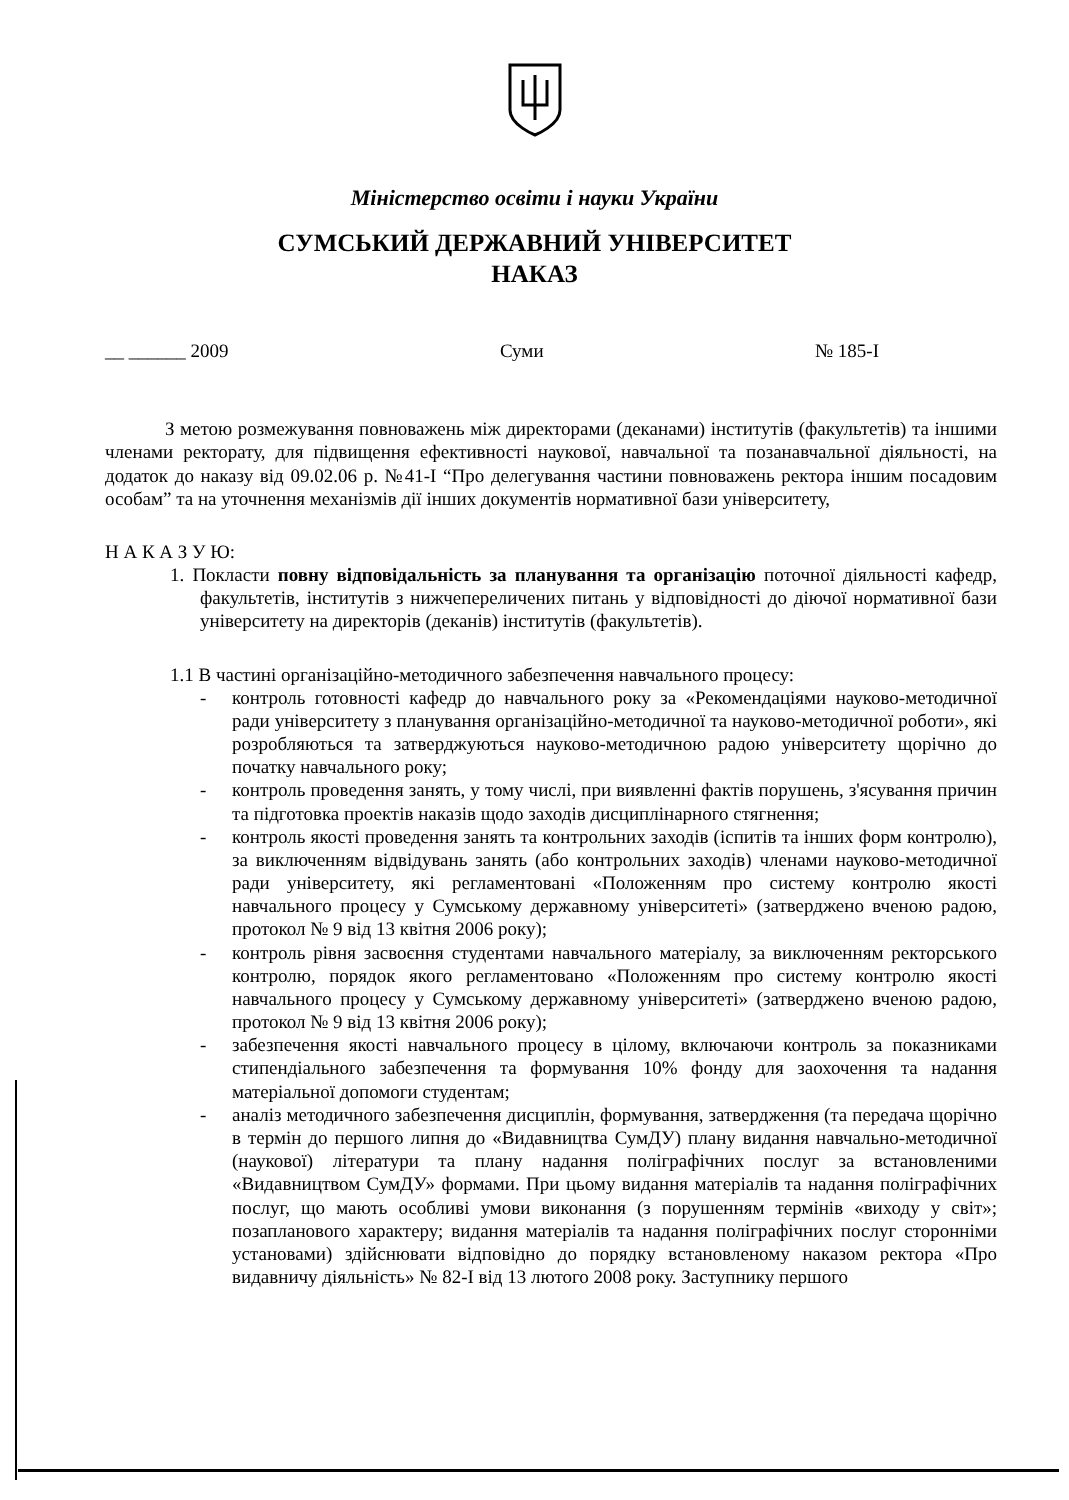Міністерство освіти і науки України
СУМСЬКИЙ ДЕРЖАВНИЙ УНІВЕРСИТЕТ
НАКАЗ
__ ______ 2009 Суми № 185-I
З метою розмежування повноважень між директорами (деканами) інститутів (факультетів) та іншими членами ректорату, для підвищення ефективності наукової, навчальної та позанавчальної діяльності, на додаток до наказу від 09.02.06 р. №41-I “Про делегування частини повноважень ректора іншим посадовим особам” та на уточнення механізмів дії інших документів нормативної бази університету,
Н А К А З У Ю:
1. Покласти повну відповідальність за планування та організацію поточної діяльності кафедр, факультетів, інститутів з нижчепереличених питань у відповідності до діючої нормативної бази університету на директорів (деканів) інститутів (факультетів).
1.1 В частині організаційно-методичного забезпечення навчального процесу:
- контроль готовності кафедр до навчального року за «Рекомендаціями науково-методичної ради університету з планування організаційно-методичної та науково-методичної роботи», які розробляються та затверджуються науково-методичною радою університету щорічно до початку навчального року;
- контроль проведення занять, у тому числі, при виявленні фактів порушень, з'ясування причин та підготовка проектів наказів щодо заходів дисциплінарного стягнення;
- контроль якості проведення занять та контрольних заходів (іспитів та інших форм контролю), за виключенням відвідувань занять (або контрольних заходів) членами науково-методичної ради університету, які регламентовані «Положенням про систему контролю якості навчального процесу у Сумському державному університеті» (затверджено вченою радою, протокол № 9 від 13 квітня 2006 року);
- контроль рівня засвоєння студентами навчального матеріалу, за виключенням ректорського контролю, порядок якого регламентовано «Положенням про систему контролю якості навчального процесу у Сумському державному університеті» (затверджено вченою радою, протокол № 9 від 13 квітня 2006 року);
- забезпечення якості навчального процесу в цілому, включаючи контроль за показниками стипендіального забезпечення та формування 10% фонду для заохочення та надання матеріальної допомоги студентам;
- аналіз методичного забезпечення дисциплін, формування, затвердження (та передача щорічно в термін до першого липня до «Видавництва СумДУ) плану видання навчально-методичної (наукової) літератури та плану надання поліграфічних послуг за встановленими «Видавництвом СумДУ» формами. При цьому видання матеріалів та надання поліграфічних послуг, що мають особливі умови виконання (з порушенням термінів «виходу у світ»; позапланового характеру; видання матеріалів та надання поліграфічних послуг сторонніми установами) здійснювати відповідно до порядку встановленому наказом ректора «Про видавничу діяльність» № 82-I від 13 лютого 2008 року. Заступнику першого